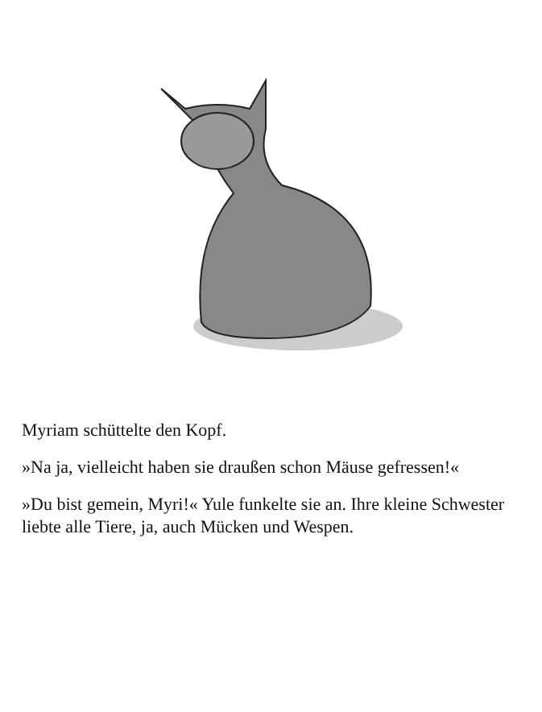Myriam schüttelte den Kopf.
»Na ja, vielleicht haben sie draußen schon Mäuse gefressen!«
»Du bist gemein, Myri!« Yule funkelte sie an. Ihre kleine Schwester liebte alle Tiere, ja, auch Mücken und Wespen.